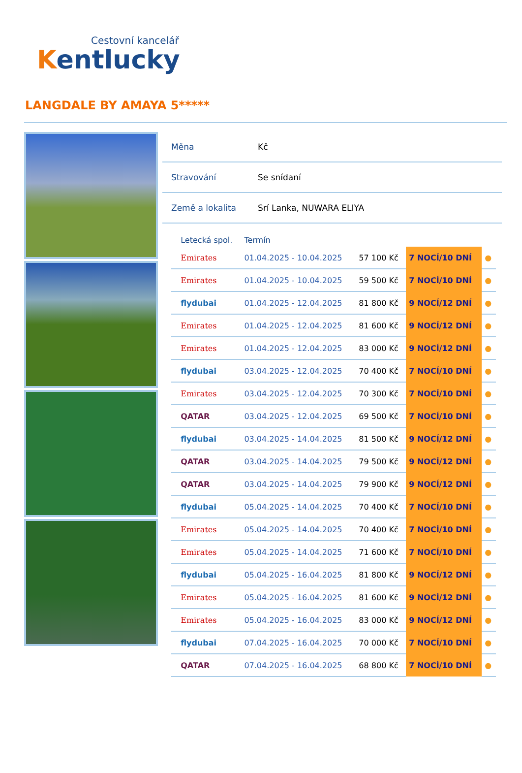Cestovní kancelář
Kentlucky
LANGDALE BY AMAYA 5*****
| Měna | Kč |
| Stravování | Se snídaní |
| Země a lokalita | Srí Lanka, NUWARA ELIYA |
| | Letecká spol. | Termín | | | |
| --- | --- | --- | --- | --- | --- |
| | Emirates | 01.04.2025 - 10.04.2025 | 57 100 Kč | 7 NOCÍ/10 DNÍ | ● |
| | Emirates | 01.04.2025 - 10.04.2025 | 59 500 Kč | 7 NOCÍ/10 DNÍ | ● |
| | flydubai | 01.04.2025 - 12.04.2025 | 81 800 Kč | 9 NOCÍ/12 DNÍ | ● |
| | Emirates | 01.04.2025 - 12.04.2025 | 81 600 Kč | 9 NOCÍ/12 DNÍ | ● |
| | Emirates | 01.04.2025 - 12.04.2025 | 83 000 Kč | 9 NOCÍ/12 DNÍ | ● |
| | flydubai | 03.04.2025 - 12.04.2025 | 70 400 Kč | 7 NOCÍ/10 DNÍ | ● |
| | Emirates | 03.04.2025 - 12.04.2025 | 70 300 Kč | 7 NOCÍ/10 DNÍ | ● |
| | QATAR | 03.04.2025 - 12.04.2025 | 69 500 Kč | 7 NOCÍ/10 DNÍ | ● |
| | flydubai | 03.04.2025 - 14.04.2025 | 81 500 Kč | 9 NOCÍ/12 DNÍ | ● |
| | QATAR | 03.04.2025 - 14.04.2025 | 79 500 Kč | 9 NOCÍ/12 DNÍ | ● |
| | QATAR | 03.04.2025 - 14.04.2025 | 79 900 Kč | 9 NOCÍ/12 DNÍ | ● |
| | flydubai | 05.04.2025 - 14.04.2025 | 70 400 Kč | 7 NOCÍ/10 DNÍ | ● |
| | Emirates | 05.04.2025 - 14.04.2025 | 70 400 Kč | 7 NOCÍ/10 DNÍ | ● |
| | Emirates | 05.04.2025 - 14.04.2025 | 71 600 Kč | 7 NOCÍ/10 DNÍ | ● |
| | flydubai | 05.04.2025 - 16.04.2025 | 81 800 Kč | 9 NOCÍ/12 DNÍ | ● |
| | Emirates | 05.04.2025 - 16.04.2025 | 81 600 Kč | 9 NOCÍ/12 DNÍ | ● |
| | Emirates | 05.04.2025 - 16.04.2025 | 83 000 Kč | 9 NOCÍ/12 DNÍ | ● |
| | flydubai | 07.04.2025 - 16.04.2025 | 70 000 Kč | 7 NOCÍ/10 DNÍ | ● |
| | QATAR | 07.04.2025 - 16.04.2025 | 68 800 Kč | 7 NOCÍ/10 DNÍ | ● |